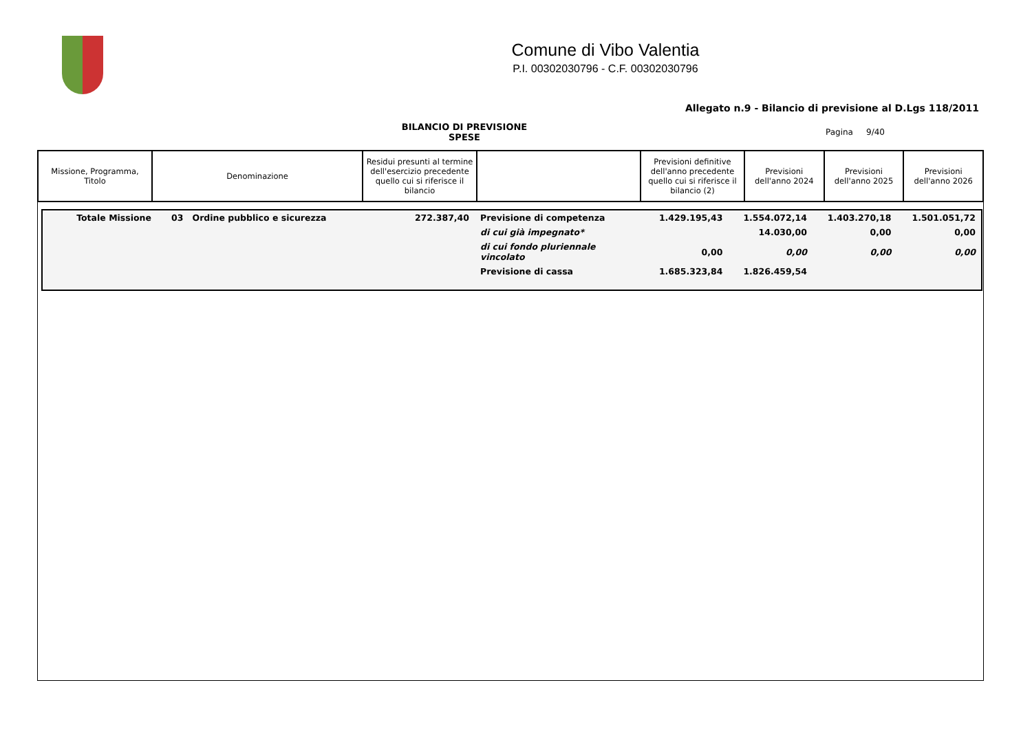Comune di Vibo Valentia
P.I. 00302030796 - C.F. 00302030796
Allegato n.9 - Bilancio di previsione al D.Lgs 118/2011
BILANCIO DI PREVISIONE
SPESE
Pagina 9/40
| Missione, Programma, Titolo | Denominazione | Residui presunti al termine dell'esercizio precedente quello cui si riferisce il bilancio | | Previsioni definitive dell'anno precedente quello cui si riferisce il bilancio (2) | Previsioni dell'anno 2024 | Previsioni dell'anno 2025 | Previsioni dell'anno 2026 |
| --- | --- | --- | --- | --- | --- | --- | --- |
| Totale Missione | 03 Ordine pubblico e sicurezza | 272.387,40 | Previsione di competenza | 1.429.195,43 | 1.554.072,14 | 1.403.270,18 | 1.501.051,72 |
| | | | di cui già impegnato* | | 14.030,00 | 0,00 | 0,00 |
| | | | di cui fondo pluriennale vincolato | 0,00 | 0,00 | 0,00 | 0,00 |
| | | | Previsione di cassa | 1.685.323,84 | 1.826.459,54 | | |